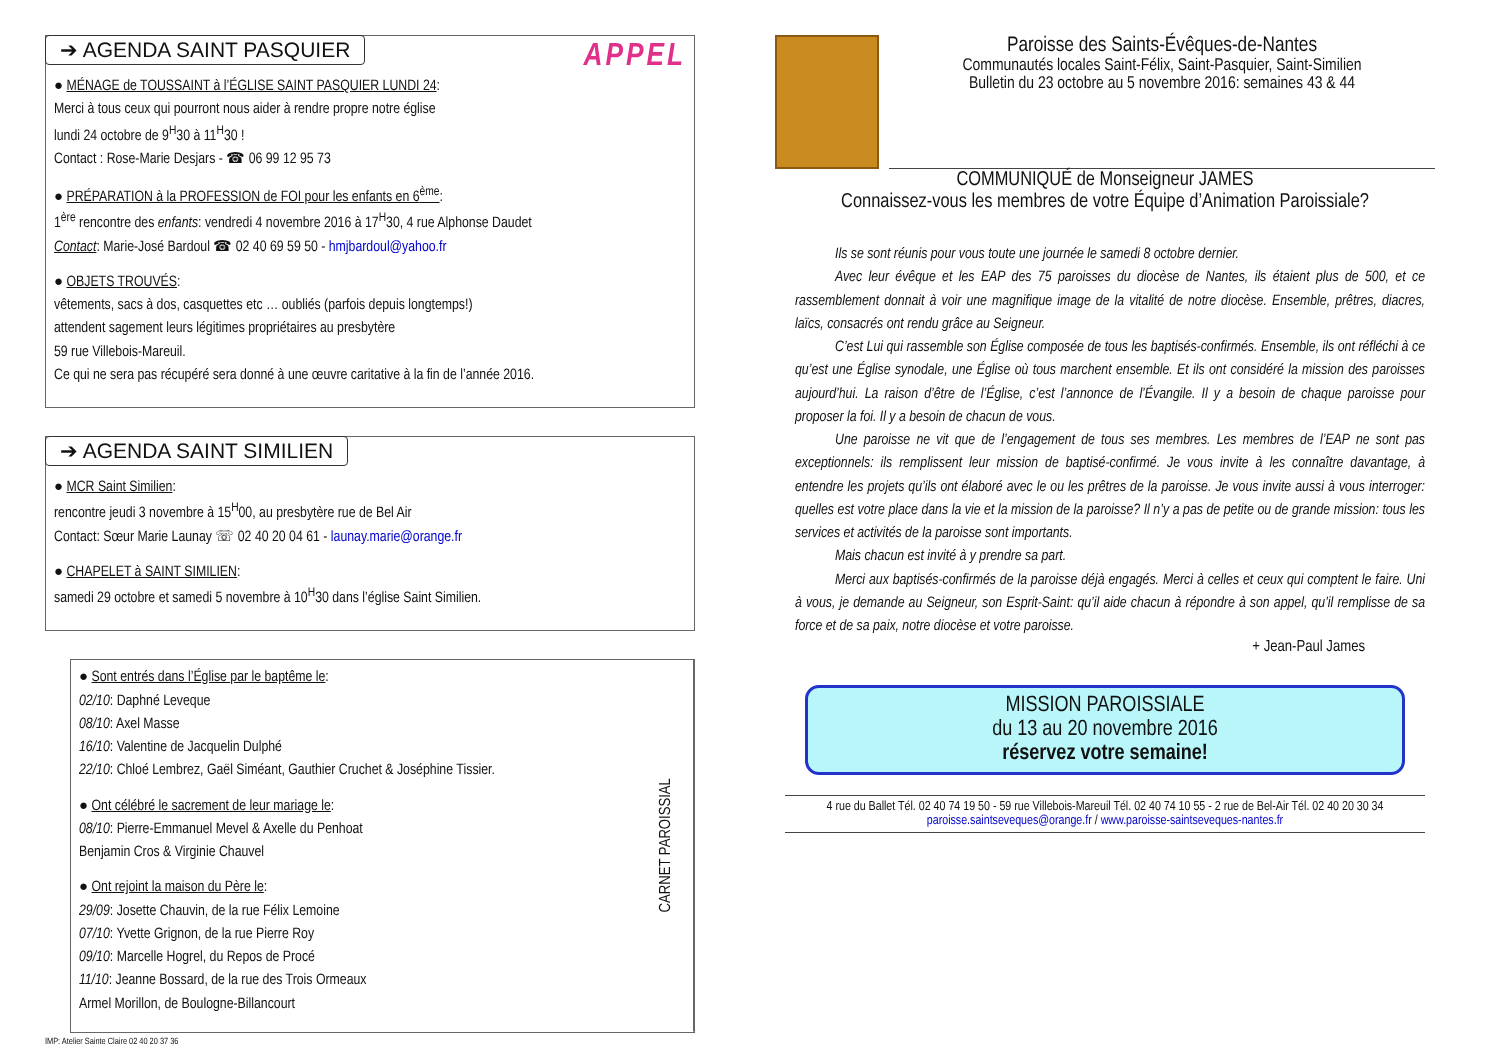APPEL
➔ AGENDA SAINT PASQUIER
● MÉNAGE de TOUSSAINT à l’ÉGLISE SAINT PASQUIER LUNDI 24:
Merci à tous ceux qui pourront nous aider à rendre propre notre église
lundi 24 octobre de 9<sup>H</sup>30 à 11<sup>H</sup>30 !
Contact : Rose-Marie Desjars - ☎ 06 99 12 95 73
● PRÉPARATION à la PROFESSION de FOI pour les enfants en 6<sup>ème</sup>:
1<sup>ère</sup> rencontre des enfants: vendredi 4 novembre 2016 à 17<sup>H</sup>30, 4 rue Alphonse Daudet
Contact: Marie-José Bardoul ☎ 02 40 69 59 50 - hmjbardoul@yahoo.fr
● OBJETS TROUVÉS:
vêtements, sacs à dos, casquettes etc … oubliés (parfois depuis longtemps!)
attendent sagement leurs légitimes propriétaires au presbytère
59 rue Villebois-Mareuil.
Ce qui ne sera pas récupéré sera donné à une œuvre caritative à la fin de l’année 2016.
➔ AGENDA SAINT SIMILIEN
● MCR Saint Similien:
rencontre jeudi 3 novembre à 15<sup>H</sup>00, au presbytère rue de Bel Air
Contact: Sœur Marie Launay ☏ 02 40 20 04 61 - launay.marie@orange.fr
● CHAPELET à SAINT SIMILIEN:
samedi 29 octobre et samedi 5 novembre à 10<sup>H</sup>30 dans l’église Saint Similien.
● Sont entrés dans l’Église par le baptême le:
02/10: Daphné Leveque
08/10: Axel Masse
16/10: Valentine de Jacquelin Dulphé
22/10: Chloé Lembrez, Gaël Siméant, Gauthier Cruchet & Joséphine Tissier.
● Ont célébré le sacrement de leur mariage le:
08/10: Pierre-Emmanuel Mevel & Axelle du Penhoat
Benjamin Cros & Virginie Chauvel
● Ont rejoint la maison du Père le:
29/09: Josette Chauvin, de la rue Félix Lemoine
07/10: Yvette Grignon, de la rue Pierre Roy
09/10: Marcelle Hogrel, du Repos de Procé
11/10: Jeanne Bossard, de la rue des Trois Ormeaux
Armel Morillon, de Boulogne-Billancourt
CARNET PAROISSIAL
IMP: Atelier Sainte Claire 02 40 20 37 36
Paroisse des Saints-Évêques-de-Nantes
Communautés locales Saint-Félix, Saint-Pasquier, Saint-Similien
Bulletin du 23 octobre au 5 novembre 2016: semaines 43 & 44
COMMUNIQUÉ de Monseigneur JAMES
Connaissez-vous les membres de votre Équipe d’Animation Paroissiale?
Ils se sont réunis pour vous toute une journée le samedi 8 octobre dernier.
Avec leur évêque et les EAP des 75 paroisses du diocèse de Nantes, ils étaient plus de 500, et ce rassemblement donnait à voir une magnifique image de la vitalité de notre diocèse. Ensemble, prêtres, diacres, laïcs, consacrés ont rendu grâce au Seigneur.
C’est Lui qui rassemble son Église composée de tous les baptisés-confirmés. Ensemble, ils ont réfléchi à ce qu’est une Église synodale, une Église où tous marchent ensemble. Et ils ont considéré la mission des paroisses aujourd’hui. La raison d’être de l’Église, c’est l’annonce de l’Évangile. Il y a besoin de chaque paroisse pour proposer la foi. Il y a besoin de chacun de vous.
Une paroisse ne vit que de l’engagement de tous ses membres. Les membres de l’EAP ne sont pas exceptionnels: ils remplissent leur mission de baptisé-confirmé. Je vous invite à les connaître davantage, à entendre les projets qu’ils ont élaboré avec le ou les prêtres de la paroisse. Je vous invite aussi à vous interroger: quelles est votre place dans la vie et la mission de la paroisse? Il n’y a pas de petite ou de grande mission: tous les services et activités de la paroisse sont importants.
Mais chacun est invité à y prendre sa part.
Merci aux baptisés-confirmés de la paroisse déjà engagés. Merci à celles et ceux qui comptent le faire. Uni à vous, je demande au Seigneur, son Esprit-Saint: qu’il aide chacun à répondre à son appel, qu’il remplisse de sa force et de sa paix, notre diocèse et votre paroisse.
+ Jean-Paul James
MISSION PAROISSIALE
du 13 au 20 novembre 2016
réservez votre semaine!
4 rue du Ballet Tél. 02 40 74 19 50 - 59 rue Villebois-Mareuil Tél. 02 40 74 10 55 - 2 rue de Bel-Air Tél. 02 40 20 30 34
paroisse.saintseveques@orange.fr / www.paroisse-saintseveques-nantes.fr